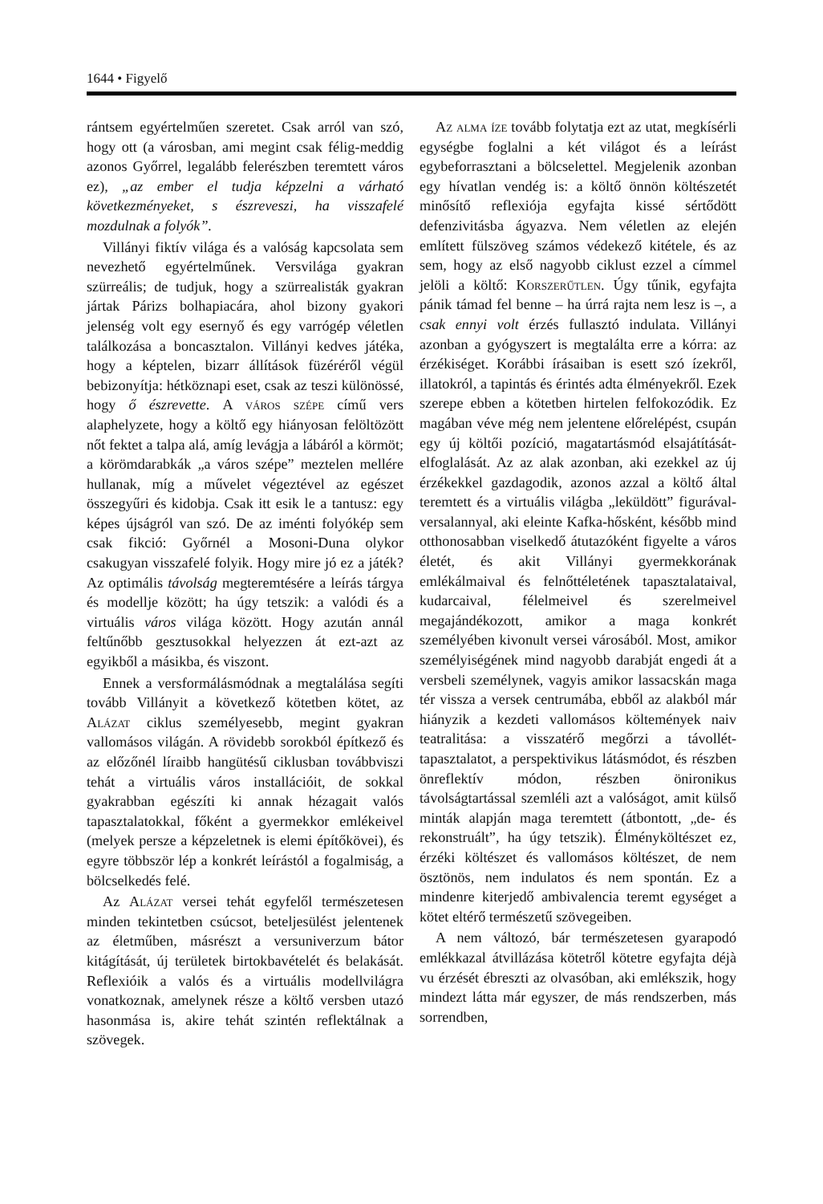1644 • Figyelő
rántsem egyértelműen szeretet. Csak arról van szó, hogy ott (a városban, ami megint csak félig-meddig azonos Győrrel, legalább felerészben teremtett város ez), „az ember el tudja képzelni a várható következményeket, s észreveszi, ha visszafelé mozdulnak a folyók”.
Villányi fiktív világa és a valóság kapcsolata sem nevezhető egyértelműnek. Versvilága gyakran szürreális; de tudjuk, hogy a szürrealisták gyakran jártak Párizs bolhapiacára, ahol bizony gyakori jelenség volt egy esernyő és egy varrógép véletlen találkozása a boncasztalon. Villányi kedves játéka, hogy a képtelen, bizarr állítások füzéréről végül bebizonyítja: hétköznapi eset, csak az teszi különössé, hogy ő észrevette. A város szépe című vers alaphelyzete, hogy a költő egy hiányosan felöltözött nőt fektet a talpa alá, amíg levágja a lábáról a körmöt; a körömdarabkák „a város szépe” meztelen mellére hullanak, míg a művelet végeztével az egészet összegyűri és kidobja. Csak itt esik le a tantusz: egy képes újságról van szó. De az iménti folyókép sem csak fikció: Győrnél a Mosoni-Duna olykor csakugyan visszafelé folyik. Hogy mire jó ez a játék? Az optimális távolság megteremtésére a leírás tárgya és modellje között; ha úgy tetszik: a valódi és a virtuális város világa között. Hogy azután annál feltűnőbb gesztusokkal helyezzen át ezt-azt az egyikből a másikba, és viszont.
Ennek a versformálásmódnak a megtalálása segíti tovább Villányit a következő kötetben kötet, az Alázat ciklus személyesebb, megint gyakran vallomásos világán. A rövidebb sorokból építkező és az előzőnél líraibb hangütésű ciklusban továbbviszi tehát a virtuális város installációit, de sokkal gyakrabban egészíti ki annak hézagait valós tapasztalatokkal, főként a gyermekkor emlékeivel (melyek persze a képzeletnek is elemi építőkövei), és egyre többször lép a konkrét leírástól a fogalmiság, a bölcselkedés felé.
Az Alázat versei tehát egyfelől természetesen minden tekintetben csúcsot, beteljesülést jelentenek az életműben, másrészt a versuniverzum bátor kitágítását, új területek birtokbavételét és belakását. Reflexióik a valós és a virtuális modellvilágra vonatkoznak, amelynek része a költő versben utazó hasonmása is, akire tehát szintén reflektálnak a szövegek.
Az alma íze tovább folytatja ezt az utat, megkísérli egységbe foglalni a két világot és a leírást egybeforrasztani a bölcselettel. Megjelenik azonban egy hívatlan vendég is: a költő önnön költészetét minősítő reflexiója egyfajta kissé sértődött defenzivitásba ágyazva. Nem véletlen az elején említett fülszöveg számos védekező kitétele, és az sem, hogy az első nagyobb ciklust ezzel a címmel jelöli a költő: Korszerűtlen. Úgy tűnik, egyfajta pánik támad fel benne – ha úrrá rajta nem lesz is –, a csak ennyi volt érzés fullasztó indulata. Villányi azonban a gyógyszert is megtalálta erre a kórra: az érzékiséget. Korábbi írásaiban is esett szó ízekről, illatokról, a tapintás és érintés adta élményekről. Ezek szerepe ebben a kötetben hirtelen felfokozódik. Ez magában véve még nem jelentene előrelépést, csupán egy új költői pozíció, magatartásmód elsajátítását-elfoglalását. Az az alak azonban, aki ezekkel az új érzékekkel gazdagodik, azonos azzal a költő által teremtett és a virtuális világba „leküldött” figurával-versalannyal, aki eleinte Kafka-hősként, később mind otthonosabban viselkedő átutazóként figyelte a város életét, és akit Villányi gyermekkorának emlékálmaival és felnőttéletének tapasztalataival, kudarcaival, félelmeivel és szerelmeivel megajándékozott, amikor a maga konkrét személyében kivonult versei városából. Most, amikor személyiségének mind nagyobb darabját engedi át a versbeli személynek, vagyis amikor lassacskán maga tér vissza a versek centrumába, ebből az alakból már hiányzik a kezdeti vallomásos költemények naiv teatralitása: a visszatérő megőrzi a távollét-tapasztalatot, a perspektivikus látásmódot, és részben önreflektív módon, részben önironikus távolságtartással szemléli azt a valóságot, amit külső minták alapján maga teremtett (átbontott, „de- és rekonstruált”, ha úgy tetszik). Élményköltészet ez, érzéki költészet és vallomásos költészet, de nem ösztönös, nem indulatos és nem spontán. Ez a mindenre kiterjedő ambivalencia teremt egységet a kötet eltérő természetű szövegeiben.
A nem változó, bár természetesen gyarapodó emlékkazal átvillázása kötetről kötetre egyfajta déjà vu érzését ébreszti az olvasóban, aki emlékszik, hogy mindezt látta már egyszer, de más rendszerben, más sorrendben,